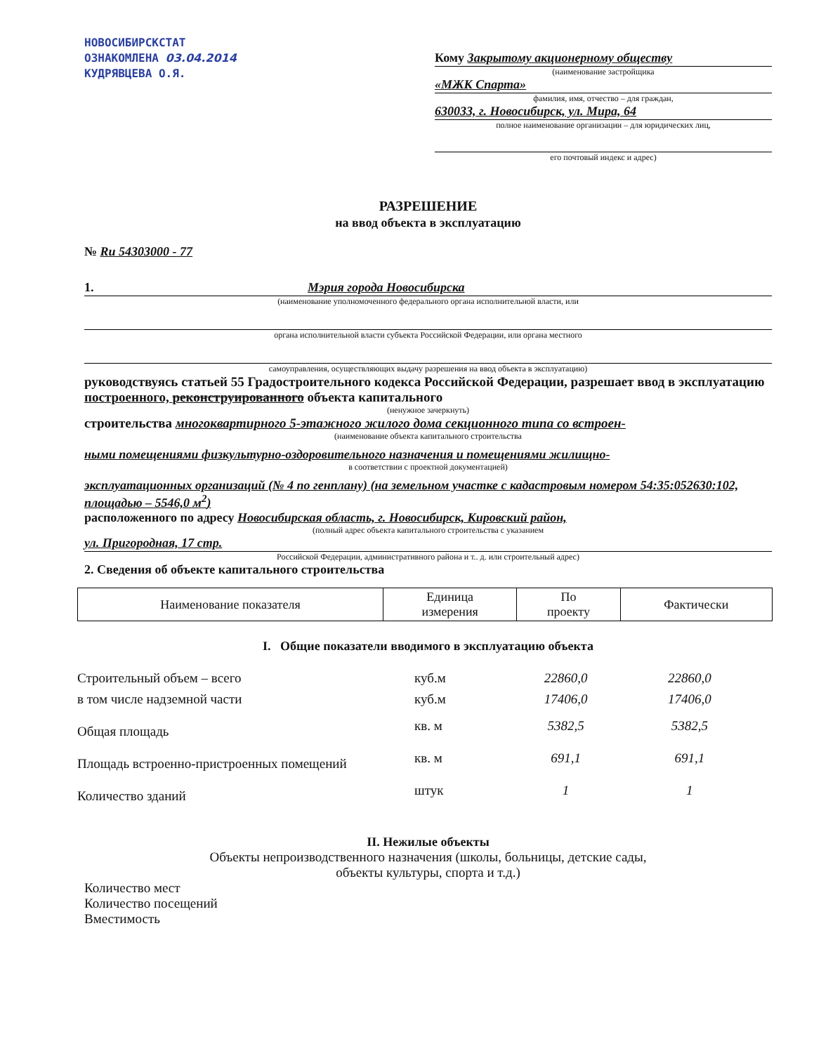НОВОСИБИРСКСТАТ
ОЗНАКОМЛЕНА 03.04.2014
КУДРЯВЦЕВА О.Я.
Кому Закрытому акционерному обществу
(наименование застройщика
«МЖК Спарта»
фамилия, имя, отчество – для граждан,
630033, г. Новосибирск, ул. Мира, 64
полное наименование организации – для юридических лиц,
его почтовый индекс и адрес)
РАЗРЕШЕНИЕ
на ввод объекта в эксплуатацию
№ Ru 54303000 - 77
1. Мэрия города Новосибирска
(наименование уполномоченного федерального органа исполнительной власти, или
органа исполнительной власти субъекта Российской Федерации, или органа местного
самоуправления, осуществляющих выдачу разрешения на ввод объекта в эксплуатацию)
руководствуясь статьей 55 Градостроительного кодекса Российской Федерации, разрешает ввод в эксплуатацию построенного, реконструированного объекта капитального
(ненужное зачеркнуть)
строительства многоквартирного 5-этажного жилого дома секционного типа со встроен-
(наименование объекта капитального строительства
ными помещениями физкультурно-оздоровительного назначения и помещениями жилищно-
в соответствии с проектной документацией)
эксплуатационных организаций (№ 4 по генплану) (на земельном участке с кадастровым номером 54:35:052630:102, площадью – 5546,0 м<sup>2</sup>)
расположенного по адресу Новосибирская область, г. Новосибирск, Кировский район,
(полный адрес объекта капитального строительства с указанием
ул. Пригородная, 17 стр.
Российской Федерации, административного района и т.. д. или строительный адрес)
2. Сведения об объекте капитального строительства
| Наименование показателя | Единица измерения | По проекту | Фактически |
| --- | --- | --- | --- |
I. Общие показатели вводимого в эксплуатацию объекта
| Строительный объем – всего | куб.м | 22860,0 | 22860,0 |
| в том числе надземной части | куб.м | 17406,0 | 17406,0 |
| Общая площадь | кв. м | 5382,5 | 5382,5 |
| Площадь встроенно-пристроенных помещений | кв. м | 691,1 | 691,1 |
| Количество зданий | штук | 1 | 1 |
II. Нежилые объекты
Объекты непроизводственного назначения (школы, больницы, детские сады,
объекты культуры, спорта и т.д.)
Количество мест
Количество посещений
Вместимость